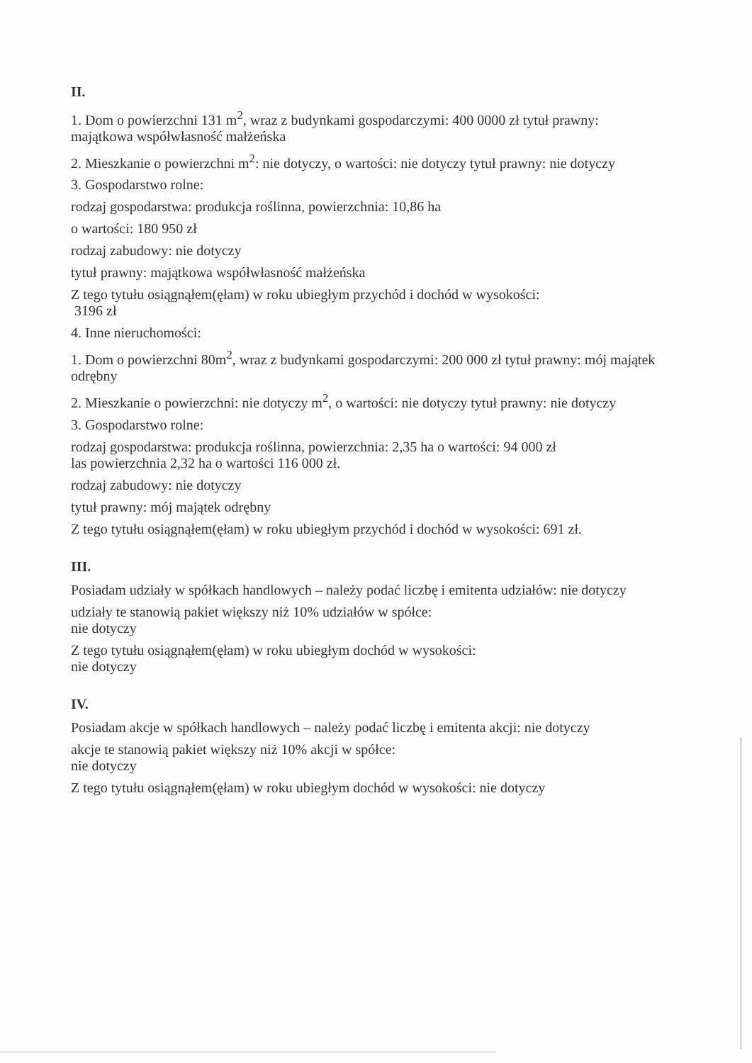II.
1. Dom o powierzchni 131 m<sup>2</sup>, wraz z budynkami gospodarczymi: 400 0000 zł tytuł prawny: majątkowa współwłasność małżeńska
2. Mieszkanie o powierzchni m<sup>2</sup>: nie dotyczy, o wartości: nie dotyczy tytuł prawny: nie dotyczy
3. Gospodarstwo rolne:
rodzaj gospodarstwa: produkcja roślinna, powierzchnia: 10,86 ha
o wartości: 180 950 zł
rodzaj zabudowy: nie dotyczy
tytuł prawny: majątkowa współwłasność małżeńska
Z tego tytułu osiągnąłem(ęłam) w roku ubiegłym przychód i dochód w wysokości:
3196 zł
4. Inne nieruchomości:
1. Dom o powierzchni 80m<sup>2</sup>, wraz z budynkami gospodarczymi: 200 000 zł tytuł prawny: mój majątek odrębny
2. Mieszkanie o powierzchni: nie dotyczy m<sup>2</sup>, o wartości: nie dotyczy tytuł prawny: nie dotyczy
3. Gospodarstwo rolne:
rodzaj gospodarstwa: produkcja roślinna, powierzchnia: 2,35 ha o wartości: 94 000 zł
las powierzchnia 2,32 ha o wartości 116 000 zł.
rodzaj zabudowy: nie dotyczy
tytuł prawny: mój majątek odrębny
Z tego tytułu osiągnąłem(ęłam) w roku ubiegłym przychód i dochód w wysokości: 691 zł.
III.
Posiadam udziały w spółkach handlowych – należy podać liczbę i emitenta udziałów: nie dotyczy
udziały te stanowią pakiet większy niż 10% udziałów w spółce:
nie dotyczy
Z tego tytułu osiągnąłem(ęłam) w roku ubiegłym dochód w wysokości:
nie dotyczy
IV.
Posiadam akcje w spółkach handlowych – należy podać liczbę i emitenta akcji: nie dotyczy
akcje te stanowią pakiet większy niż 10% akcji w spółce:
nie dotyczy
Z tego tytułu osiągnąłem(ęłam) w roku ubiegłym dochód w wysokości: nie dotyczy